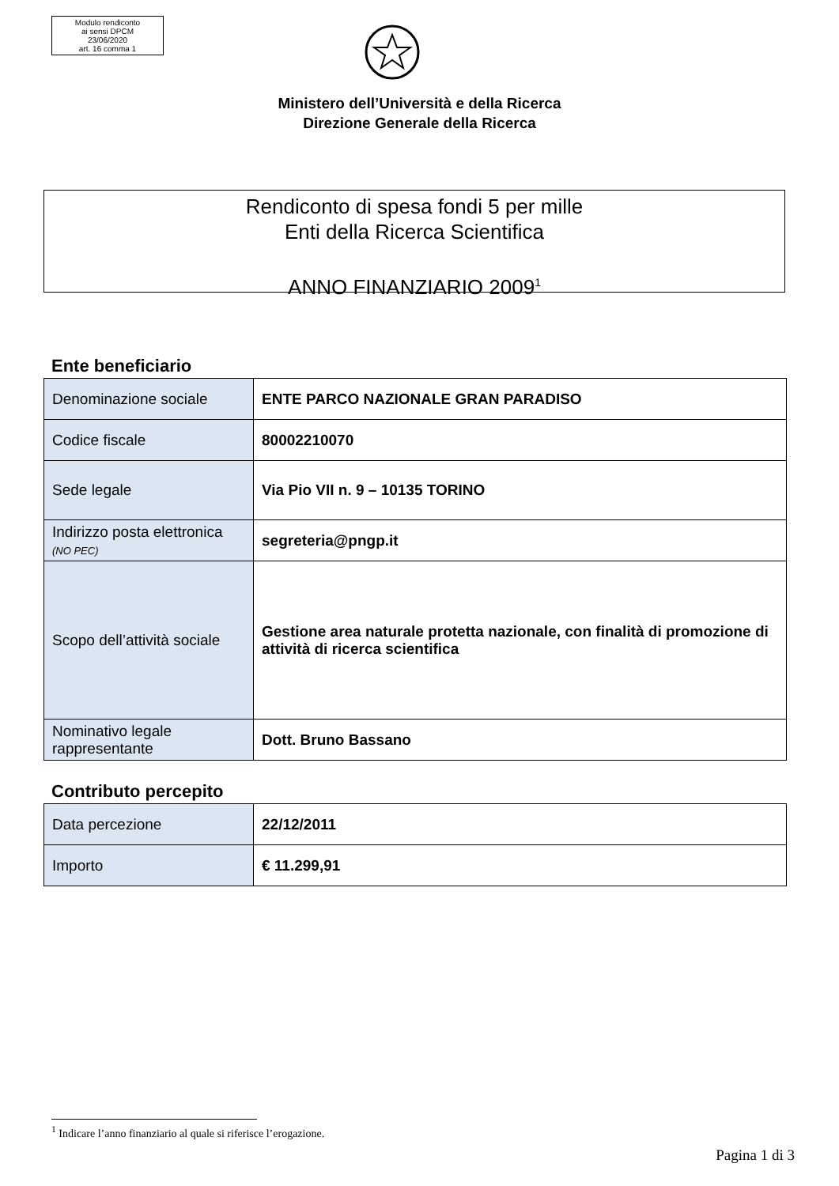Modulo rendiconto
ai sensi DPCM
23/06/2020
art. 16 comma 1
Ministero dell’Università e della Ricerca
Direzione Generale della Ricerca
Rendiconto di spesa fondi 5 per mille
Enti della Ricerca Scientifica
ANNO FINANZIARIO 2009<sup>1</sup>
Ente beneficiario
| Denominazione sociale | ENTE PARCO NAZIONALE GRAN PARADISO |
| Codice fiscale | 80002210070 |
| Sede legale | Via Pio VII n. 9 – 10135 TORINO |
| Indirizzo posta elettronica (NO PEC) | segreteria@pngp.it |
| Scopo dell’attività sociale | Gestione area naturale protetta nazionale, con finalità di promozione di attività di ricerca scientifica |
| Nominativo legale rappresentante | Dott. Bruno Bassano |
Contributo percepito
| Data percezione | 22/12/2011 |
| Importo | € 11.299,91 |
<sup>1</sup> Indicare l’anno finanziario al quale si riferisce l’erogazione.
Pagina 1 di 3